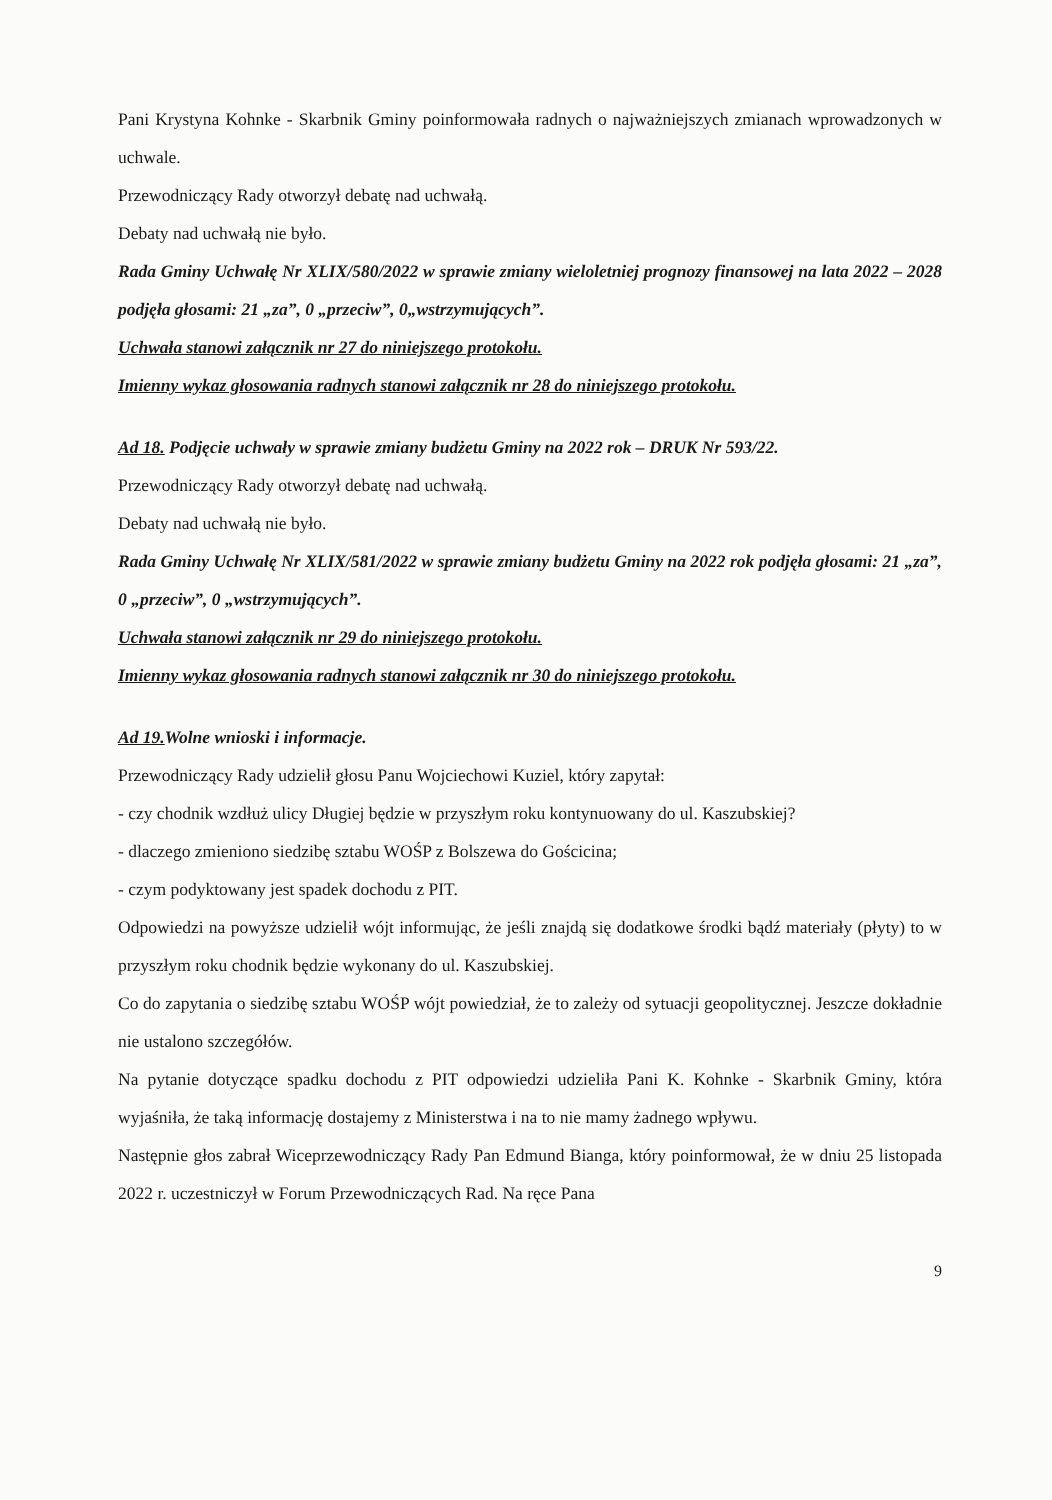Pani Krystyna Kohnke - Skarbnik Gminy poinformowała radnych o najważniejszych zmianach wprowadzonych w uchwale.
Przewodniczący Rady otworzył debatę nad uchwałą.
Debaty nad uchwałą nie było.
Rada Gminy Uchwałę Nr XLIX/580/2022 w sprawie zmiany wieloletniej prognozy finansowej na lata 2022 – 2028 podjęła głosami: 21 „za”, 0 „przeciw”, 0„wstrzymujących”.
Uchwała stanowi załącznik nr 27 do niniejszego protokołu.
Imienny wykaz głosowania radnych stanowi załącznik nr 28 do niniejszego protokołu.
Ad 18. Podjęcie uchwały w sprawie zmiany budżetu Gminy na 2022 rok – DRUK Nr 593/22.
Przewodniczący Rady otworzył debatę nad uchwałą.
Debaty nad uchwałą nie było.
Rada Gminy Uchwałę Nr XLIX/581/2022 w sprawie zmiany budżetu Gminy na 2022 rok podjęła głosami: 21 „za”, 0 „przeciw”, 0 „wstrzymujących”.
Uchwała stanowi załącznik nr 29 do niniejszego protokołu.
Imienny wykaz głosowania radnych stanowi załącznik nr 30 do niniejszego protokołu.
Ad 19. Wolne wnioski i informacje.
Przewodniczący Rady udzielił głosu Panu Wojciechowi Kuziel, który zapytał:
- czy chodnik wzdłuż ulicy Długiej będzie w przyszłym roku kontynuowany do ul. Kaszubskiej?
- dlaczego zmieniono siedzibę sztabu WOŚP z Bolszewa do Gościcina;
- czym podyktowany jest spadek dochodu z PIT.
Odpowiedzi na powyższe udzielił wójt informując, że jeśli znajdą się dodatkowe środki bądź materiały (płyty) to w przyszłym roku chodnik będzie wykonany do ul. Kaszubskiej.
Co do zapytania o siedzibę sztabu WOŚP wójt powiedział, że to zależy od sytuacji geopolitycznej. Jeszcze dokładnie nie ustalono szczegółów.
Na pytanie dotyczące spadku dochodu z PIT odpowiedzi udzieliła Pani K. Kohnke - Skarbnik Gminy, która wyjaśniła, że taką informację dostajemy z Ministerstwa i na to nie mamy żadnego wpływu.
Następnie głos zabrał Wiceprzewodniczący Rady Pan Edmund Bianga, który poinformował, że w dniu 25 listopada 2022 r. uczestniczył w Forum Przewodniczących Rad. Na ręce Pana
9